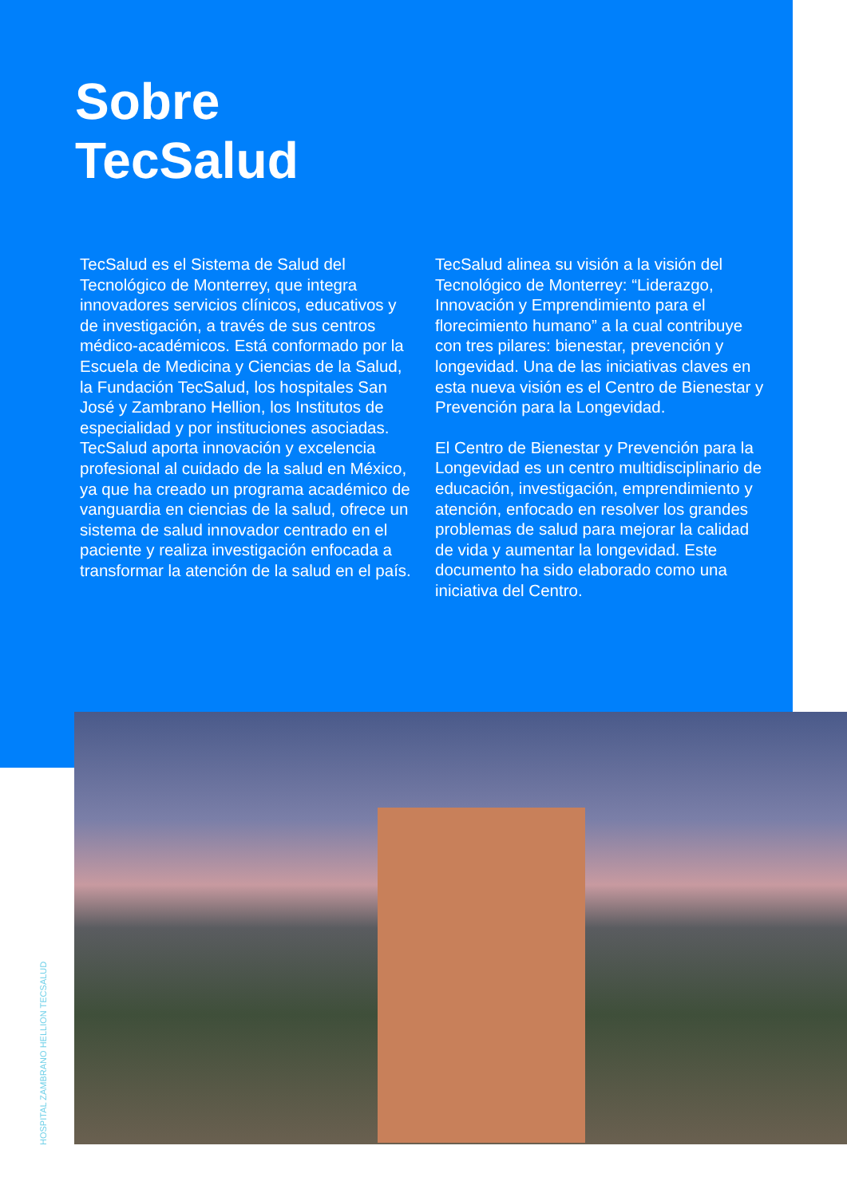Sobre
TecSalud
TecSalud es el Sistema de Salud del Tecnológico de Monterrey, que integra innovadores servicios clínicos, educativos y de investigación, a través de sus centros médico-académicos. Está conformado por la Escuela de Medicina y Ciencias de la Salud, la Fundación TecSalud, los hospitales San José y Zambrano Hellion, los Institutos de especialidad y por instituciones asociadas. TecSalud aporta innovación y excelencia profesional al cuidado de la salud en México, ya que ha creado un programa académico de vanguardia en ciencias de la salud, ofrece un sistema de salud innovador centrado en el paciente y realiza investigación enfocada a transformar la atención de la salud en el país.
TecSalud alinea su visión a la visión del Tecnológico de Monterrey: “Liderazgo, Innovación y Emprendimiento para el florecimiento humano” a la cual contribuye con tres pilares: bienestar, prevención y longevidad. Una de las iniciativas claves en esta nueva visión es el Centro de Bienestar y Prevención para la Longevidad.
El Centro de Bienestar y Prevención para la Longevidad es un centro multidisciplinario de educación, investigación, emprendimiento y atención, enfocado en resolver los grandes problemas de salud para mejorar la calidad de vida y aumentar la longevidad. Este documento ha sido elaborado como una iniciativa del Centro.
HOSPITAL ZAMBRANO HELLION TECSALUD